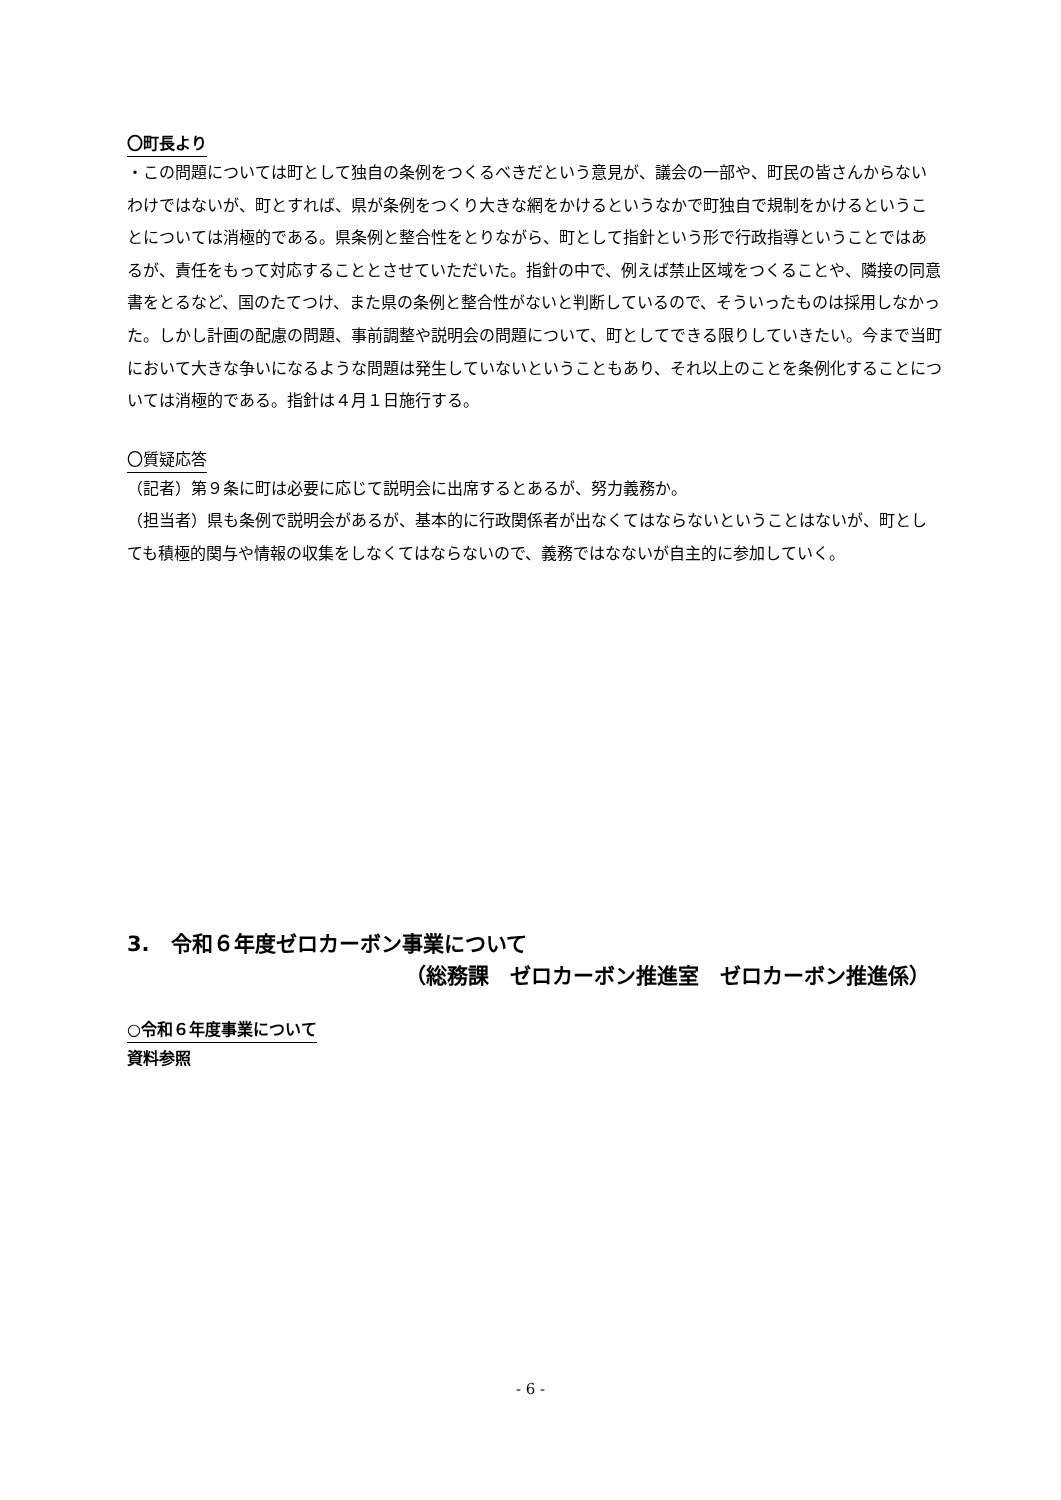〇町長より
・この問題については町として独自の条例をつくるべきだという意見が、議会の一部や、町民の皆さんからないわけではないが、町とすれば、県が条例をつくり大きな網をかけるというなかで町独自で規制をかけるということについては消極的である。県条例と整合性をとりながら、町として指針という形で行政指導ということではあるが、責任をもって対応することとさせていただいた。指針の中で、例えば禁止区域をつくることや、隣接の同意書をとるなど、国のたてつけ、また県の条例と整合性がないと判断しているので、そういったものは採用しなかった。しかし計画の配慮の問題、事前調整や説明会の問題について、町としてできる限りしていきたい。今まで当町において大きな争いになるような問題は発生していないということもあり、それ以上のことを条例化することについては消極的である。指針は４月１日施行する。
〇質疑応答
（記者）第９条に町は必要に応じて説明会に出席するとあるが、努力義務か。
（担当者）県も条例で説明会があるが、基本的に行政関係者が出なくてはならないということはないが、町としても積極的関与や情報の収集をしなくてはならないので、義務ではなないが自主的に参加していく。
3.　令和６年度ゼロカーボン事業について
（総務課　ゼロカーボン推進室　ゼロカーボン推進係）
○令和６年度事業について
資料参照
- 6 -